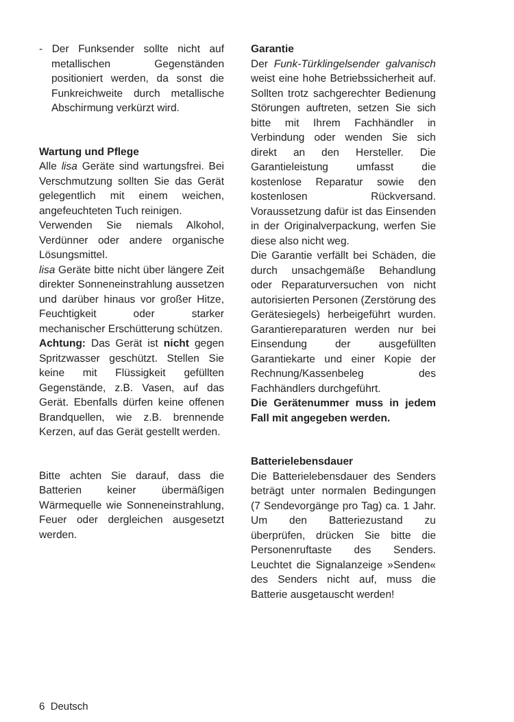- Der Funksender sollte nicht auf metallischen Gegenständen positioniert werden, da sonst die Funkreichweite durch metallische Abschirmung verkürzt wird.
Wartung und Pflege
Alle lisa Geräte sind wartungsfrei. Bei Verschmutzung sollten Sie das Gerät gelegentlich mit einem weichen, angefeuchteten Tuch reinigen.
Verwenden Sie niemals Alkohol, Verdünner oder andere organische Lösungsmittel.
lisa Geräte bitte nicht über längere Zeit direkter Sonneneinstrahlung aussetzen und darüber hinaus vor großer Hitze, Feuchtigkeit oder starker mechanischer Erschütterung schützen.
Achtung: Das Gerät ist nicht gegen Spritzwasser geschützt. Stellen Sie keine mit Flüssigkeit gefüllten Gegenstände, z.B. Vasen, auf das Gerät. Ebenfalls dürfen keine offenen Brandquellen, wie z.B. brennende Kerzen, auf das Gerät gestellt werden.
Bitte achten Sie darauf, dass die Batterien keiner übermäßigen Wärmequelle wie Sonneneinstrahlung, Feuer oder dergleichen ausgesetzt werden.
Garantie
Der Funk-Türklingelsender galvanisch weist eine hohe Betriebssicherheit auf. Sollten trotz sachgerechter Bedienung Störungen auftreten, setzen Sie sich bitte mit Ihrem Fachhändler in Verbindung oder wenden Sie sich direkt an den Hersteller. Die Garantieleistung umfasst die kostenlose Reparatur sowie den kostenlosen Rückversand. Voraussetzung dafür ist das Einsenden in der Originalverpackung, werfen Sie diese also nicht weg.
Die Garantie verfällt bei Schäden, die durch unsachgemäße Behandlung oder Reparaturversuchen von nicht autorisierten Personen (Zerstörung des Gerätesiegels) herbeigeführt wurden. Garantiereparaturen werden nur bei Einsendung der ausgefüllten Garantiekarte und einer Kopie der Rechnung/Kassenbeleg des Fachhändlers durchgeführt.
Die Gerätenummer muss in jedem Fall mit angegeben werden.
Batterielebensdauer
Die Batterielebensdauer des Senders beträgt unter normalen Bedingungen (7 Sendevorgänge pro Tag) ca. 1 Jahr. Um den Batteriezustand zu überprüfen, drücken Sie bitte die Personenruftaste des Senders. Leuchtet die Signalanzeige »Senden« des Senders nicht auf, muss die Batterie ausgetauscht werden!
6 Deutsch